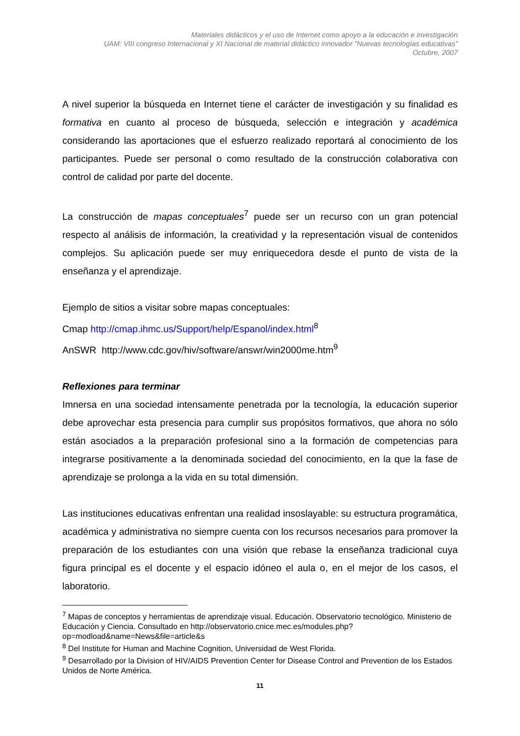Materiales didácticos y el uso de Internet como apoyo a la educación e investigación
UAM: VIII congreso Internacional y XI Nacional de material didáctico innovador “Nuevas tecnologías educativas”
Octubre, 2007
A nivel superior la búsqueda en Internet tiene el carácter de investigación y su finalidad es formativa en cuanto al proceso de búsqueda, selección e integración y académica considerando las aportaciones que el esfuerzo realizado reportará al conocimiento de los participantes. Puede ser personal o como resultado de la construcción colaborativa con control de calidad por parte del docente.
La construcción de mapas conceptuales<sup>7</sup> puede ser un recurso con un gran potencial respecto al análisis de información, la creatividad y la representación visual de contenidos complejos. Su aplicación puede ser muy enriquecedora desde el punto de vista de la enseñanza y el aprendizaje.
Ejemplo de sitios a visitar sobre mapas conceptuales:
Cmap http://cmap.ihmc.us/Support/help/Espanol/index.html<sup>8</sup>
AnSWR http://www.cdc.gov/hiv/software/answr/win2000me.htm<sup>9</sup>
Reflexiones para terminar
Imnersa en una sociedad intensamente penetrada por la tecnología, la educación superior debe aprovechar esta presencia para cumplir sus propósitos formativos, que ahora no sólo están asociados a la preparación profesional sino a la formación de competencias para integrarse positivamente a la denominada sociedad del conocimiento, en la que la fase de aprendizaje se prolonga a la vida en su total dimensión.
Las instituciones educativas enfrentan una realidad insoslayable: su estructura programática, académica y administrativa no siempre cuenta con los recursos necesarios para promover la preparación de los estudiantes con una visión que rebase la enseñanza tradicional cuya figura principal es el docente y el espacio idóneo el aula o, en el mejor de los casos, el laboratorio.
<sup>7</sup> Mapas de conceptos y herramientas de aprendizaje visual. Educación. Observatorio tecnológico. Ministerio de Educación y Ciencia. Consultado en http://observatorio.cnice.mec.es/modules.php?op=modload&name=News&file=article&s
<sup>8</sup> Del Institute for Human and Machine Cognition, Universidad de West Florida.
<sup>9</sup> Desarrollado por la Division of HIV/AIDS Prevention Center for Disease Control and Prevention de los Estados Unidos de Norte América.
11